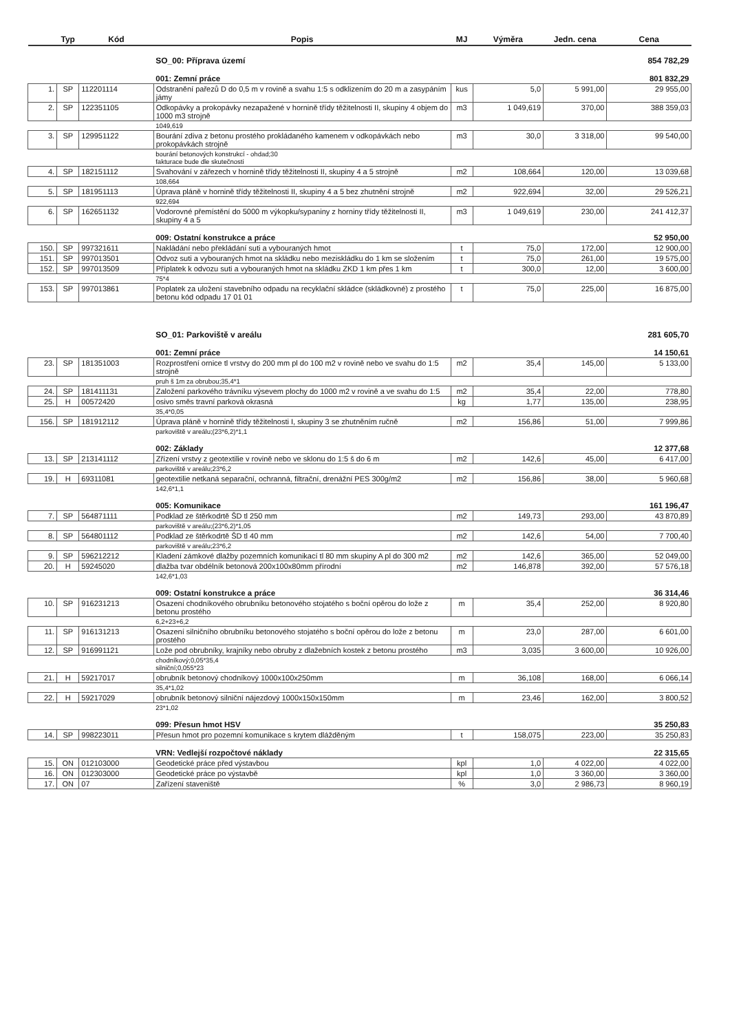| | Typ | Kód | Popis | MJ | Výměra | Jedn. cena | Cena |
| --- | --- | --- | --- | --- | --- | --- | --- |
| | | | SO_00: Příprava území | | | | 854 782,29 |
| | | | 001: Zemní práce | | | | 801 832,29 |
| 1. | SP | 112201114 | Odstranění pařezů D do 0,5 m v rovině a svahu 1:5 s odklizením do 20 m a zasypáním jámy | kus | 5,0 | 5 991,00 | 29 955,00 |
| 2. | SP | 122351105 | Odkopávky a prokopávky nezapažené v hornině třídy těžitelnosti II, skupiny 4 objem do 1000 m3 strojně | m3 | 1 049,619 | 370,00 | 388 359,03 |
| | | | 1049,619 | | | | |
| 3. | SP | 129951122 | Bourání zdiva z betonu prostého prokládaného kamenem v odkopávkách nebo prokopávkách strojně | m3 | 30,0 | 3 318,00 | 99 540,00 |
| | | | bourání betonových konstrukcí - ohdad;30 fakturace bude dle skutečnosti | | | | |
| 4. | SP | 182151112 | Svahování v zářezech v hornině třídy těžitelnosti II, skupiny 4 a 5 strojně | m2 | 108,664 | 120,00 | 13 039,68 |
| | | | 108,664 | | | | |
| 5. | SP | 181951113 | Úprava pláně v hornině třídy těžitelnosti II, skupiny 4 a 5 bez zhutnění strojně | m2 | 922,694 | 32,00 | 29 526,21 |
| | | | 922,694 | | | | |
| 6. | SP | 162651132 | Vodorovné přemístění do 5000 m výkopku/sypaniny z horniny třídy těžitelnosti II, skupiny 4 a 5 | m3 | 1 049,619 | 230,00 | 241 412,37 |
| | | | 009: Ostatní konstrukce a práce | | | | 52 950,00 |
| 150. | SP | 997321611 | Nakládání nebo překládání suti a vybouraných hmot | t | 75,0 | 172,00 | 12 900,00 |
| 151. | SP | 997013501 | Odvoz suti a vybouraných hmot na skládku nebo meziskládku do 1 km se složením | t | 75,0 | 261,00 | 19 575,00 |
| 152. | SP | 997013509 | Příplatek k odvozu suti a vybouraných hmot na skládku ZKD 1 km přes 1 km | t | 300,0 | 12,00 | 3 600,00 |
| | | | 75*4 | | | | |
| 153. | SP | 997013861 | Poplatek za uložení stavebního odpadu na recyklační skládce (skládkovné) z prostého betonu kód odpadu 17 01 01 | t | 75,0 | 225,00 | 16 875,00 |
| | | | SO_01: Parkoviště v areálu | | | | 281 605,70 |
| | | | 001: Zemní práce | | | | 14 150,61 |
| 23. | SP | 181351003 | Rozprostření ornice tl vrstvy do 200 mm pl do 100 m2 v rovině nebo ve svahu do 1:5 strojně | m2 | 35,4 | 145,00 | 5 133,00 |
| | | | pruh š 1m za obrubou;35,4*1 | | | | |
| 24. | SP | 181411131 | Založení parkového trávníku výsevem plochy do 1000 m2 v rovině a ve svahu do 1:5 | m2 | 35,4 | 22,00 | 778,80 |
| 25. | H | 00572420 | osivo směs travní parková okrasná | kg | 1,77 | 135,00 | 238,95 |
| | | | 35,4*0,05 | | | | |
| 156. | SP | 181912112 | Úprava pláně v hornině třídy těžitelnosti I, skupiny 3 se zhutněním ručně | m2 | 156,86 | 51,00 | 7 999,86 |
| | | | parkoviště v areálu;(23*6,2)*1,1 | | | | |
| | | | 002: Základy | | | | 12 377,68 |
| 13. | SP | 213141112 | Zřízení vrstvy z geotextilie v rovině nebo ve sklonu do 1:5 š do 6 m | m2 | 142,6 | 45,00 | 6 417,00 |
| | | | parkoviště v areálu;23*6,2 | | | | |
| 19. | H | 69311081 | geotextilie netkaná separační, ochranná, filtrační, drenážní PES 300g/m2 | m2 | 156,86 | 38,00 | 5 960,68 |
| | | | 142,6*1,1 | | | | |
| | | | 005: Komunikace | | | | 161 196,47 |
| 7. | SP | 564871111 | Podklad ze štěrkodrtě ŠD tl 250 mm | m2 | 149,73 | 293,00 | 43 870,89 |
| | | | parkoviště v areálu;(23*6,2)*1,05 | | | | |
| 8. | SP | 564801112 | Podklad ze štěrkodrtě ŠD tl 40 mm | m2 | 142,6 | 54,00 | 7 700,40 |
| | | | parkoviště v areálu;23*6,2 | | | | |
| 9. | SP | 596212212 | Kladení zámkové dlažby pozemních komunikací tl 80 mm skupiny A pl do 300 m2 | m2 | 142,6 | 365,00 | 52 049,00 |
| 20. | H | 59245020 | dlažba tvar obdélník betonová 200x100x80mm přírodní | m2 | 146,878 | 392,00 | 57 576,18 |
| | | | 142,6*1,03 | | | | |
| | | | 009: Ostatní konstrukce a práce | | | | 36 314,46 |
| 10. | SP | 916231213 | Osazení chodníkového obrubníku betonového stojatého s boční opěrou do lože z betonu prostého | m | 35,4 | 252,00 | 8 920,80 |
| | | | 6,2+23+6,2 | | | | |
| 11. | SP | 916131213 | Osazení silničního obrubníku betonového stojatého s boční opěrou do lože z betonu prostého | m | 23,0 | 287,00 | 6 601,00 |
| 12. | SP | 916991121 | Lože pod obrubníky, krajníky nebo obruby z dlažebních kostek z betonu prostého | m3 | 3,035 | 3 600,00 | 10 926,00 |
| | | | chodníkový;0,05*35,4 silniční;0,055*23 | | | | |
| 21. | H | 59217017 | obrubník betonový chodníkový 1000x100x250mm | m | 36,108 | 168,00 | 6 066,14 |
| | | | 35,4*1,02 | | | | |
| 22. | H | 59217029 | obrubník betonový silniční nájezdový 1000x150x150mm | m | 23,46 | 162,00 | 3 800,52 |
| | | | 23*1,02 | | | | |
| | | | 099: Přesun hmot HSV | | | | 35 250,83 |
| 14. | SP | 998223011 | Přesun hmot pro pozemní komunikace s krytem dlážděným | t | 158,075 | 223,00 | 35 250,83 |
| | | | VRN: Vedlejší rozpočtové náklady | | | | 22 315,65 |
| 15. | ON | 012103000 | Geodetické práce před výstavbou | kpl | 1,0 | 4 022,00 | 4 022,00 |
| 16. | ON | 012303000 | Geodetické práce po výstavbě | kpl | 1,0 | 3 360,00 | 3 360,00 |
| 17. | ON | 07 | Zařízení staveniště | % | 3,0 | 2 986,73 | 8 960,19 |